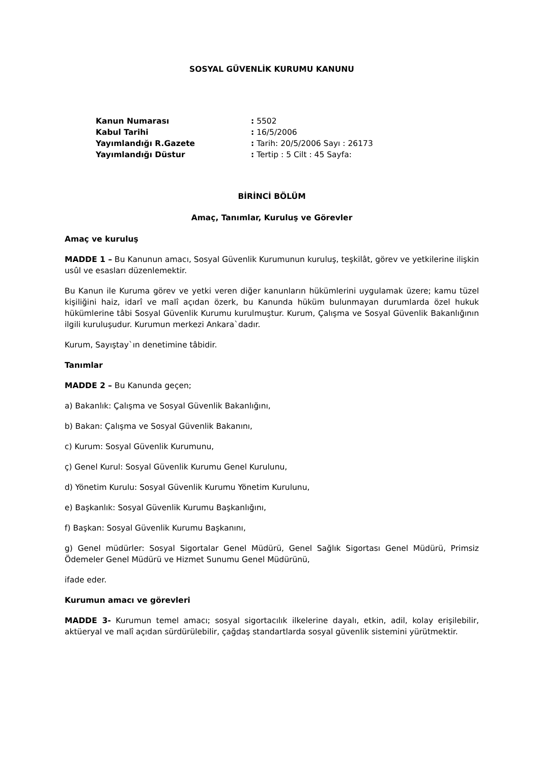SOSYAL GÜVENLİK KURUMU KANUNU
Kanun Numarası: 5502
Kabul Tarihi: 16/5/2006
Yayımlandığı R.Gazete: Tarih: 20/5/2006 Sayı : 26173
Yayımlandığı Düstur: Tertip : 5 Cilt : 45 Sayfa:
BİRİNCİ BÖLÜM
Amaç, Tanımlar, Kuruluş ve Görevler
Amaç ve kuruluş
MADDE 1 – Bu Kanunun amacı, Sosyal Güvenlik Kurumunun kuruluş, teşkilât, görev ve yetkilerine ilişkin usûl ve esasları düzenlemektir.
Bu Kanun ile Kuruma görev ve yetki veren diğer kanunların hükümlerini uygulamak üzere; kamu tüzel kişiliğini haiz, idarî ve malî açıdan özerk, bu Kanunda hüküm bulunmayan durumlarda özel hukuk hükümlerine tâbi Sosyal Güvenlik Kurumu kurulmuştur. Kurum, Çalışma ve Sosyal Güvenlik Bakanlığının ilgili kuruluşudur. Kurumun merkezi Ankara`dadır.
Kurum, Sayıştay`ın denetimine tâbidir.
Tanımlar
MADDE 2 – Bu Kanunda geçen;
a) Bakanlık: Çalışma ve Sosyal Güvenlik Bakanlığını,
b) Bakan: Çalışma ve Sosyal Güvenlik Bakanını,
c) Kurum: Sosyal Güvenlik Kurumunu,
ç) Genel Kurul: Sosyal Güvenlik Kurumu Genel Kurulunu,
d) Yönetim Kurulu: Sosyal Güvenlik Kurumu Yönetim Kurulunu,
e) Başkanlık: Sosyal Güvenlik Kurumu Başkanlığını,
f) Başkan: Sosyal Güvenlik Kurumu Başkanını,
g) Genel müdürler: Sosyal Sigortalar Genel Müdürü, Genel Sağlık Sigortası Genel Müdürü, Primsiz Ödemeler Genel Müdürü ve Hizmet Sunumu Genel Müdürünü,
ifade eder.
Kurumun amacı ve görevleri
MADDE 3- Kurumun temel amacı; sosyal sigortacılık ilkelerine dayalı, etkin, adil, kolay erişilebilir, aktüeryal ve malî açıdan sürdürülebilir, çağdaş standartlarda sosyal güvenlik sistemini yürütmektir.